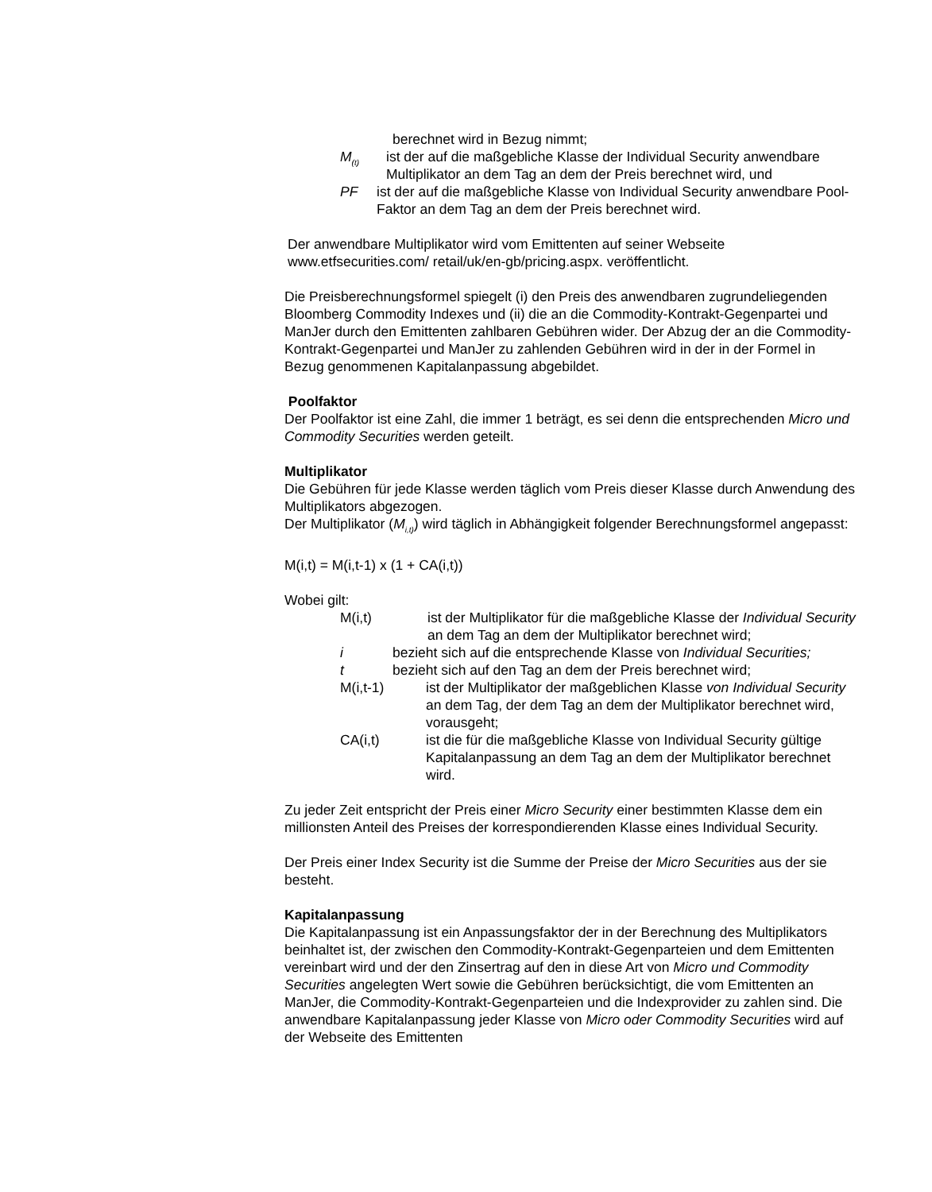berechnet wird in Bezug nimmt;
M<sub>(t)</sub> ist der auf die maßgebliche Klasse der Individual Security anwendbare Multiplikator an dem Tag an dem der Preis berechnet wird, und
PF ist der auf die maßgebliche Klasse von Individual Security anwendbare Pool-Faktor an dem Tag an dem der Preis berechnet wird.
Der anwendbare Multiplikator wird vom Emittenten auf seiner Webseite
www.etfsecurities.com/ retail/uk/en-gb/pricing.aspx. veröffentlicht.
Die Preisberechnungsformel spiegelt (i) den Preis des anwendbaren zugrundeliegenden Bloomberg Commodity Indexes und (ii) die an die Commodity-Kontrakt-Gegenpartei und ManJer durch den Emittenten zahlbaren Gebühren wider. Der Abzug der an die Commodity-Kontrakt-Gegenpartei und ManJer zu zahlenden Gebühren wird in der in der Formel in Bezug genommenen Kapitalanpassung abgebildet.
Poolfaktor
Der Poolfaktor ist eine Zahl, die immer 1 beträgt, es sei denn die entsprechenden Micro und Commodity Securities werden geteilt.
Multiplikator
Die Gebühren für jede Klasse werden täglich vom Preis dieser Klasse durch Anwendung des Multiplikators abgezogen.
Der Multiplikator (M<sub>i,t)</sub>) wird täglich in Abhängigkeit folgender Berechnungsformel angepasst:
M(i,t) = M(i,t-1) x (1 + CA(i,t))
Wobei gilt:
M(i,t) ist der Multiplikator für die maßgebliche Klasse der Individual Security an dem Tag an dem der Multiplikator berechnet wird;
i bezieht sich auf die entsprechende Klasse von Individual Securities;
t bezieht sich auf den Tag an dem der Preis berechnet wird;
M(i,t-1) ist der Multiplikator der maßgeblichen Klasse von Individual Security an dem Tag, der dem Tag an dem der Multiplikator berechnet wird, vorausgeht;
CA(i,t) ist die für die maßgebliche Klasse von Individual Security gültige Kapitalanpassung an dem Tag an dem der Multiplikator berechnet wird.
Zu jeder Zeit entspricht der Preis einer Micro Security einer bestimmten Klasse dem ein millionsten Anteil des Preises der korrespondierenden Klasse eines Individual Security.
Der Preis einer Index Security ist die Summe der Preise der Micro Securities aus der sie besteht.
Kapitalanpassung
Die Kapitalanpassung ist ein Anpassungsfaktor der in der Berechnung des Multiplikators beinhaltet ist, der zwischen den Commodity-Kontrakt-Gegenparteien und dem Emittenten vereinbart wird und der den Zinsertrag auf den in diese Art von Micro und Commodity Securities angelegten Wert sowie die Gebühren berücksichtigt, die vom Emittenten an ManJer, die Commodity-Kontrakt-Gegenparteien und die Indexprovider zu zahlen sind. Die anwendbare Kapitalanpassung jeder Klasse von Micro oder Commodity Securities wird auf der Webseite des Emittenten